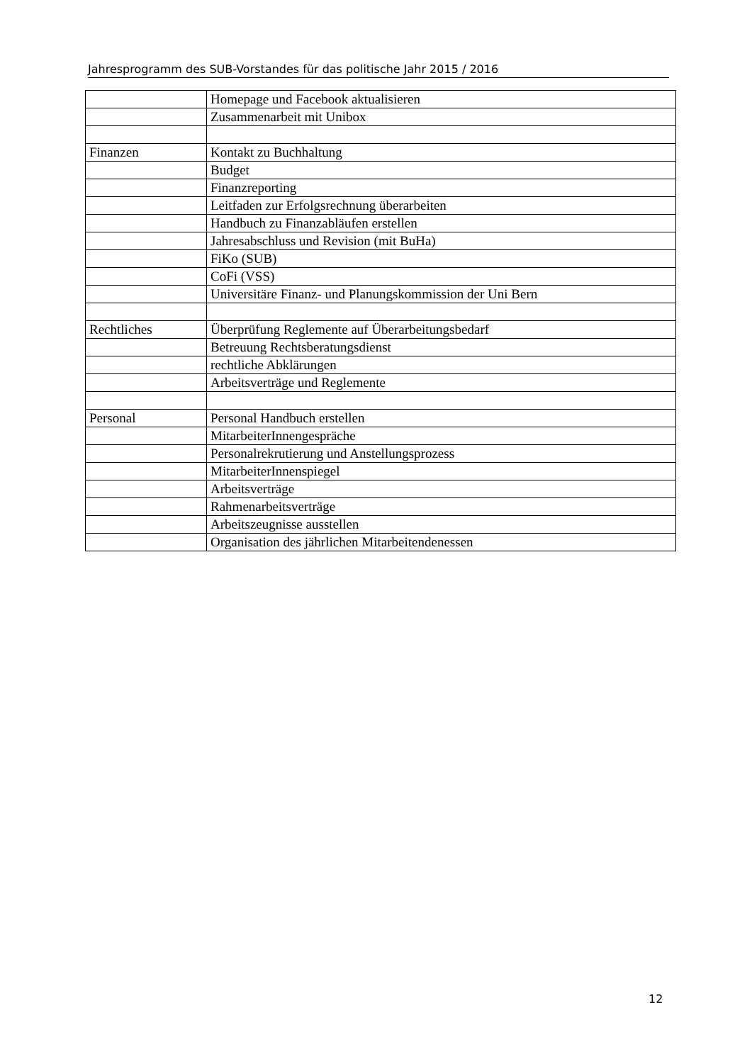Jahresprogramm des SUB-Vorstandes für das politische Jahr 2015 / 2016
| | Homepage und Facebook aktualisieren |
| | Zusammenarbeit mit Unibox |
| Finanzen | Kontakt zu Buchhaltung |
| | Budget |
| | Finanzreporting |
| | Leitfaden zur Erfolgsrechnung überarbeiten |
| | Handbuch zu Finanzabläufen erstellen |
| | Jahresabschluss und Revision (mit BuHa) |
| | FiKo (SUB) |
| | CoFi (VSS) |
| | Universitäre Finanz- und Planungskommission der Uni Bern |
| Rechtliches | Überprüfung Reglemente auf Überarbeitungsbedarf |
| | Betreuung Rechtsberatungsdienst |
| | rechtliche Abklärungen |
| | Arbeitsverträge und Reglemente |
| Personal | Personal Handbuch erstellen |
| | MitarbeiterInnengespräche |
| | Personalrekrutierung und Anstellungsprozess |
| | MitarbeiterInnenspiegel |
| | Arbeitsverträge |
| | Rahmenarbeitsverträge |
| | Arbeitszeugnisse ausstellen |
| | Organisation des jährlichen Mitarbeitendenessen |
12